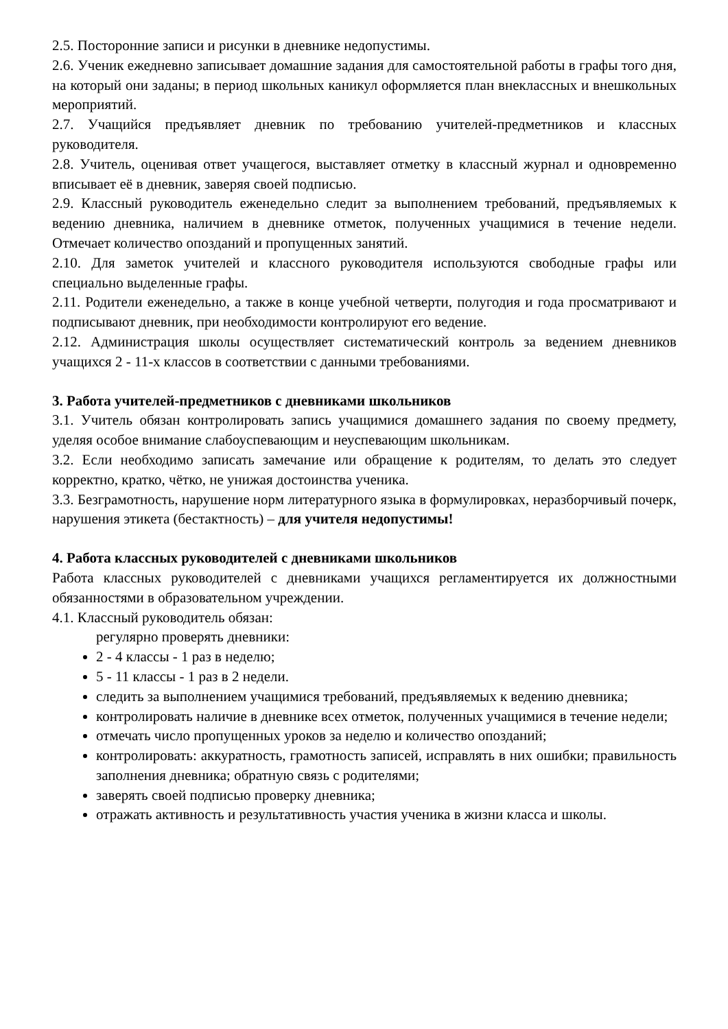2.5. Посторонние записи и рисунки в дневнике недопустимы.
2.6. Ученик ежедневно записывает домашние задания для самостоятельной работы в графы того дня, на который они заданы; в период школьных каникул оформляется план внеклассных и внешкольных мероприятий.
2.7. Учащийся предъявляет дневник по требованию учителей-предметников и классных руководителя.
2.8. Учитель, оценивая ответ учащегося, выставляет отметку в классный журнал и одновременно вписывает её в дневник, заверяя своей подписью.
2.9. Классный руководитель еженедельно следит за выполнением требований, предъявляемых к ведению дневника, наличием в дневнике отметок, полученных учащимися в течение недели. Отмечает количество опозданий и пропущенных занятий.
2.10. Для заметок учителей и классного руководителя используются свободные графы или специально выделенные графы.
2.11. Родители еженедельно, а также в конце учебной четверти, полугодия и года просматривают и подписывают дневник, при необходимости контролируют его ведение.
2.12. Администрация школы осуществляет систематический контроль за ведением дневников учащихся 2 - 11-х классов в соответствии с данными требованиями.
3. Работа учителей-предметников с дневниками школьников
3.1. Учитель обязан контролировать запись учащимися домашнего задания по своему предмету, уделяя особое внимание слабоуспевающим и неуспевающим школьникам.
3.2. Если необходимо записать замечание или обращение к родителям, то делать это следует корректно, кратко, чётко, не унижая достоинства ученика.
3.3. Безграмотность, нарушение норм литературного языка в формулировках, неразборчивый почерк, нарушения этикета (бестактность) – для учителя недопустимы!
4. Работа классных руководителей с дневниками школьников
Работа классных руководителей с дневниками учащихся регламентируется их должностными обязанностями в образовательном учреждении.
4.1. Классный руководитель обязан:
регулярно проверять дневники:
2 - 4 классы - 1 раз в неделю;
5 - 11 классы - 1 раз в 2 недели.
следить за выполнением учащимися требований, предъявляемых к ведению дневника;
контролировать наличие в дневнике всех отметок, полученных учащимися в течение недели;
отмечать число пропущенных уроков за неделю и количество опозданий;
контролировать: аккуратность, грамотность записей, исправлять в них ошибки; правильность заполнения дневника; обратную связь с родителями;
заверять своей подписью проверку дневника;
отражать активность и результативность участия ученика в жизни класса и школы.